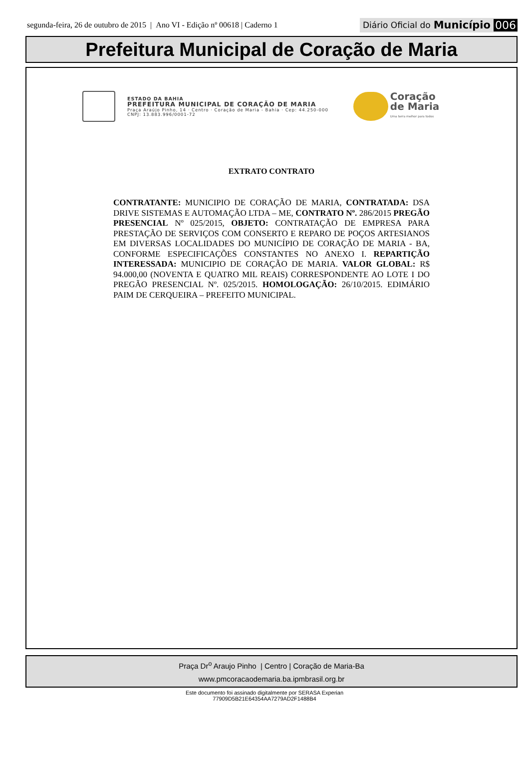segunda-feira, 26 de outubro de 2015 | Ano VI - Edição nº 00618 | Caderno 1 Diário Oficial do Município 006
Prefeitura Municipal de Coração de Maria
ESTADO DA BAHIA
PREFEITURA MUNICIPAL DE CORAÇÃO DE MARIA
Praça Araújo Pinho, 14 · Centro · Coração de Maria - Bahia · Cep: 44.250-000
CNPJ: 13.883.996/0001-72
Coração
de Maria
Uma terra melhor para todos
EXTRATO CONTRATO
CONTRATANTE: MUNICIPIO DE CORAÇÃO DE MARIA, CONTRATADA: DSA DRIVE SISTEMAS E AUTOMAÇÃO LTDA – ME, CONTRATO Nº. 286/2015 PREGÃO PRESENCIAL Nº 025/2015, OBJETO: CONTRATAÇÃO DE EMPRESA PARA PRESTAÇÃO DE SERVIÇOS COM CONSERTO E REPARO DE POÇOS ARTESIANOS EM DIVERSAS LOCALIDADES DO MUNICÍPIO DE CORAÇÃO DE MARIA - BA, CONFORME ESPECIFICAÇÕES CONSTANTES NO ANEXO I. REPARTIÇÃO INTERESSADA: MUNICIPIO DE CORAÇÃO DE MARIA. VALOR GLOBAL: R$ 94.000,00 (NOVENTA E QUATRO MIL REAIS) CORRESPONDENTE AO LOTE I DO PREGÃO PRESENCIAL Nº. 025/2015. HOMOLOGAÇÃO: 26/10/2015. EDIMÁRIO PAIM DE CERQUEIRA – PREFEITO MUNICIPAL.
Praça Dr<sup>o</sup> Araujo Pinho | Centro | Coração de Maria-Ba
www.pmcoracaodemaria.ba.ipmbrasil.org.br
Este documento foi assinado digitalmente por SERASA Experian
77909D5B21E64354AA7279AD2F1488B4